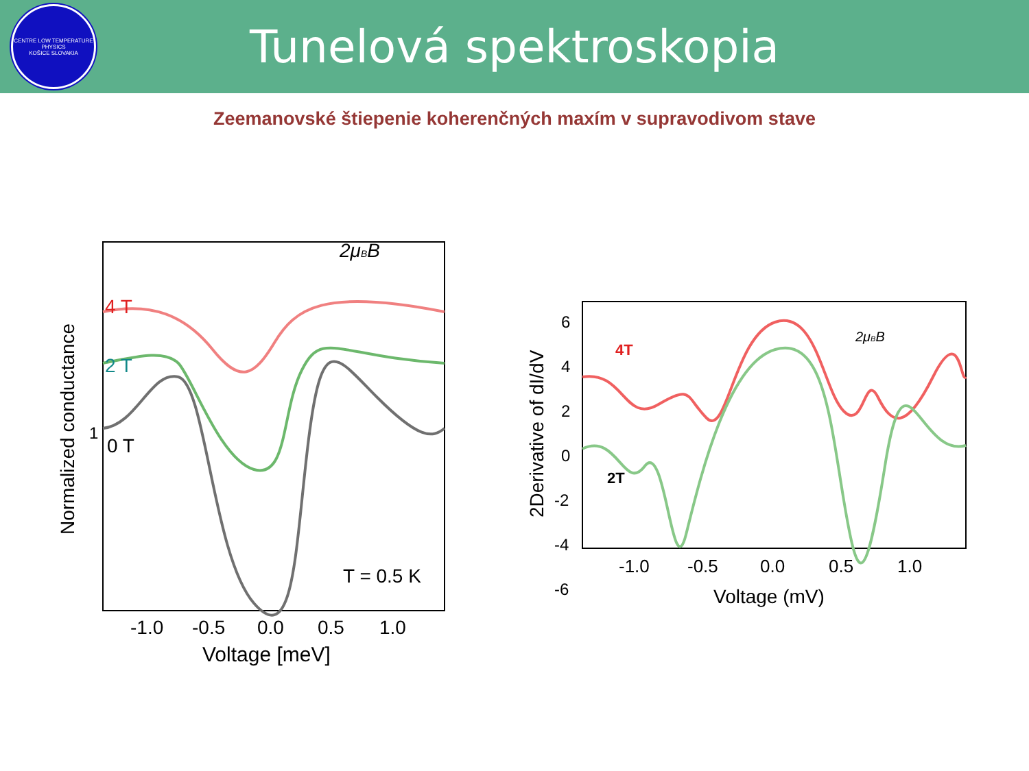CENTRE LOW TEMPERATURE PHYSICS
KOŠICE SLOVAKIA
Tunelová spektroskopia
Zeemanovské štiepenie koherenčných maxím v supravodivom stave
4 T
2 T
0 T
T = 0.5 K
2μBB
1
-1.0
-0.5
0.0
0.5
1.0
Voltage [meV]
Normalized conductance
4T
2T
2μBB
6
4
2
0
-2
-4
-6
-1.0
-0.5
0.0
0.5
1.0
Voltage (mV)
2Derivative of dI/dV